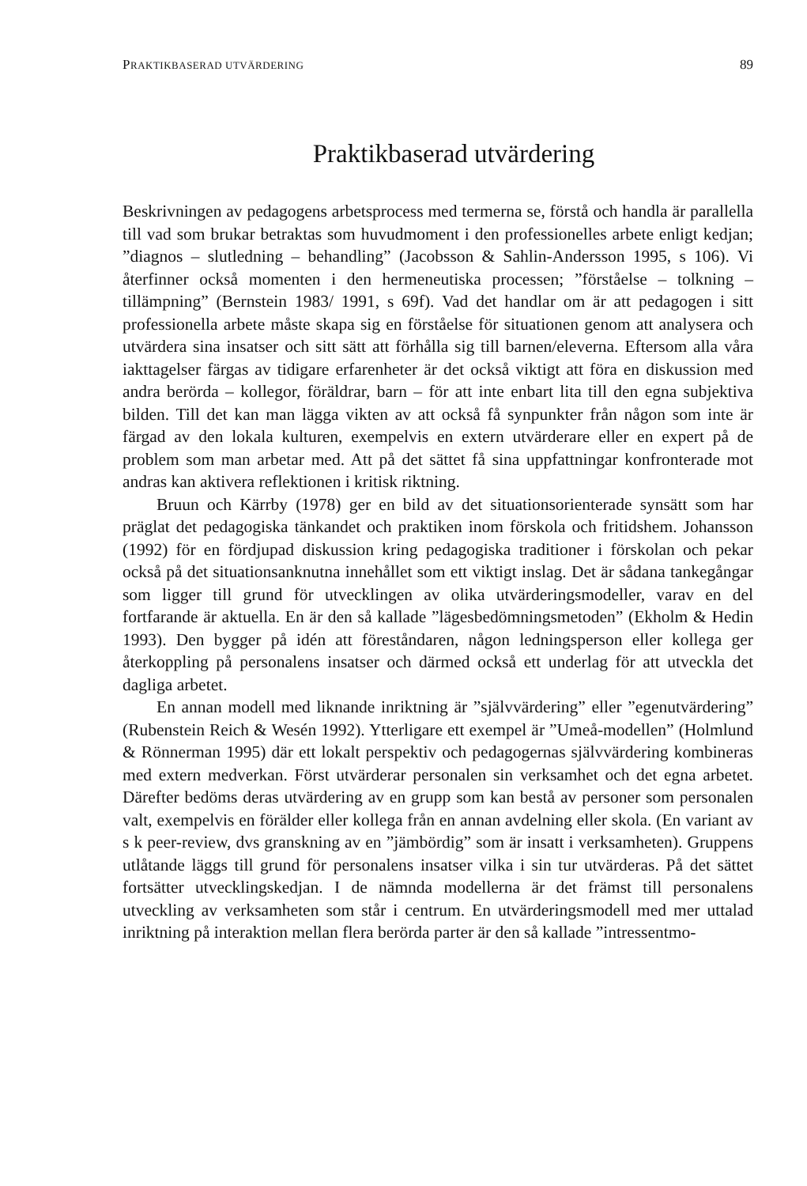PRAKTIKBASERAD UTVÄRDERING 89
Praktikbaserad utvärdering
Beskrivningen av pedagogens arbetsprocess med termerna se, förstå och handla är parallella till vad som brukar betraktas som huvudmoment i den professionelles arbete enligt kedjan; ”diagnos – slutledning – behandling” (Jacobsson & Sahlin-Andersson 1995, s 106). Vi återfinner också momenten i den hermeneutiska processen; ”förståelse – tolkning – tillämpning” (Bernstein 1983/ 1991, s 69f). Vad det handlar om är att pedagogen i sitt professionella arbete måste skapa sig en förståelse för situationen genom att analysera och utvärdera sina insatser och sitt sätt att förhålla sig till barnen/eleverna. Eftersom alla våra iakttagelser färgas av tidigare erfarenheter är det också viktigt att föra en diskussion med andra berörda – kollegor, föräldrar, barn – för att inte enbart lita till den egna subjektiva bilden. Till det kan man lägga vikten av att också få synpunkter från någon som inte är färgad av den lokala kulturen, exempelvis en extern utvärderare eller en expert på de problem som man arbetar med. Att på det sättet få sina uppfattningar konfronterade mot andras kan aktivera reflektionen i kritisk riktning.
Bruun och Kärrby (1978) ger en bild av det situationsorienterade synsätt som har präglat det pedagogiska tänkandet och praktiken inom förskola och fritidshem. Johansson (1992) för en fördjupad diskussion kring pedagogiska traditioner i förskolan och pekar också på det situationsanknutna innehållet som ett viktigt inslag. Det är sådana tankegångar som ligger till grund för utvecklingen av olika utvärderingsmodeller, varav en del fortfarande är aktuella. En är den så kallade ”lägesbedömningsmetoden” (Ekholm & Hedin 1993). Den bygger på idén att föreståndaren, någon ledningsperson eller kollega ger återkoppling på personalens insatser och därmed också ett underlag för att utveckla det dagliga arbetet.
En annan modell med liknande inriktning är ”självvärdering” eller ”egenutvärdering” (Rubenstein Reich & Wesén 1992). Ytterligare ett exempel är ”Umeå-modellen” (Holmlund & Rönnerman 1995) där ett lokalt perspektiv och pedagogernas självvärdering kombineras med extern medverkan. Först utvärderar personalen sin verksamhet och det egna arbetet. Därefter bedöms deras utvärdering av en grupp som kan bestå av personer som personalen valt, exempelvis en förälder eller kollega från en annan avdelning eller skola. (En variant av s k peer-review, dvs granskning av en ”jämbördig” som är insatt i verksamheten). Gruppens utlåtande läggs till grund för personalens insatser vilka i sin tur utvärderas. På det sättet fortsätter utvecklingskedjan. I de nämnda modellerna är det främst till personalens utveckling av verksamheten som står i centrum. En utvärderingsmodell med mer uttalad inriktning på interaktion mellan flera berörda parter är den så kallade ”intressentmo-